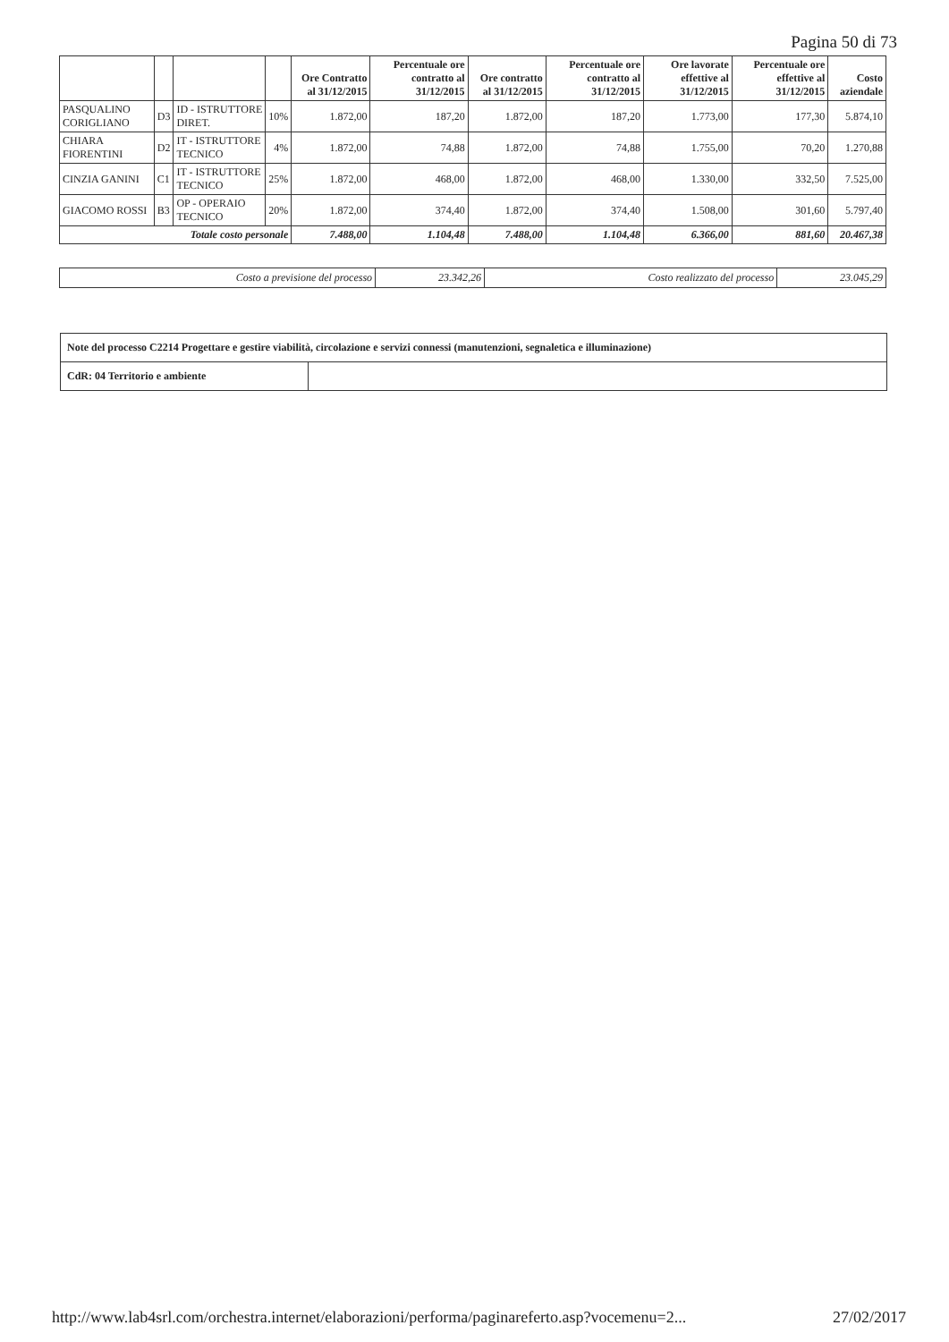Pagina 50 di 73
| | | | | Ore Contratto al 31/12/2015 | Percentuale ore contratto al 31/12/2015 | Ore contratto al 31/12/2015 | Percentuale ore contratto al 31/12/2015 | Ore lavorate effettive al 31/12/2015 | Percentuale ore effettive al 31/12/2015 | Costo aziendale |
| --- | --- | --- | --- | --- | --- | --- | --- | --- | --- | --- |
| PASQUALINO CORIGLIANO | D3 | ID - ISTRUTTORE DIRET. | 10% | 1.872,00 | 187,20 | 1.872,00 | 187,20 | 1.773,00 | 177,30 | 5.874,10 |
| CHIARA FIORENTINI | D2 | IT - ISTRUTTORE TECNICO | 4% | 1.872,00 | 74,88 | 1.872,00 | 74,88 | 1.755,00 | 70,20 | 1.270,88 |
| CINZIA GANINI | C1 | IT - ISTRUTTORE TECNICO | 25% | 1.872,00 | 468,00 | 1.872,00 | 468,00 | 1.330,00 | 332,50 | 7.525,00 |
| GIACOMO ROSSI | B3 | OP - OPERAIO TECNICO | 20% | 1.872,00 | 374,40 | 1.872,00 | 374,40 | 1.508,00 | 301,60 | 5.797,40 |
| Totale costo personale | | | | 7.488,00 | 1.104,48 | 7.488,00 | 1.104,48 | 6.366,00 | 881,60 | 20.467,38 |
| Costo a previsione del processo | 23.342,26 | Costo realizzato del processo | 23.045,29 |
| Note del processo C2214 Progettare e gestire viabilità, circolazione e servizi connessi (manutenzioni, segnaletica e illuminazione) | |
| CdR: 04 Territorio e ambiente | |
http://www.lab4srl.com/orchestra.internet/elaborazioni/performa/paginareferto.asp?vocemenu=2... 27/02/2017